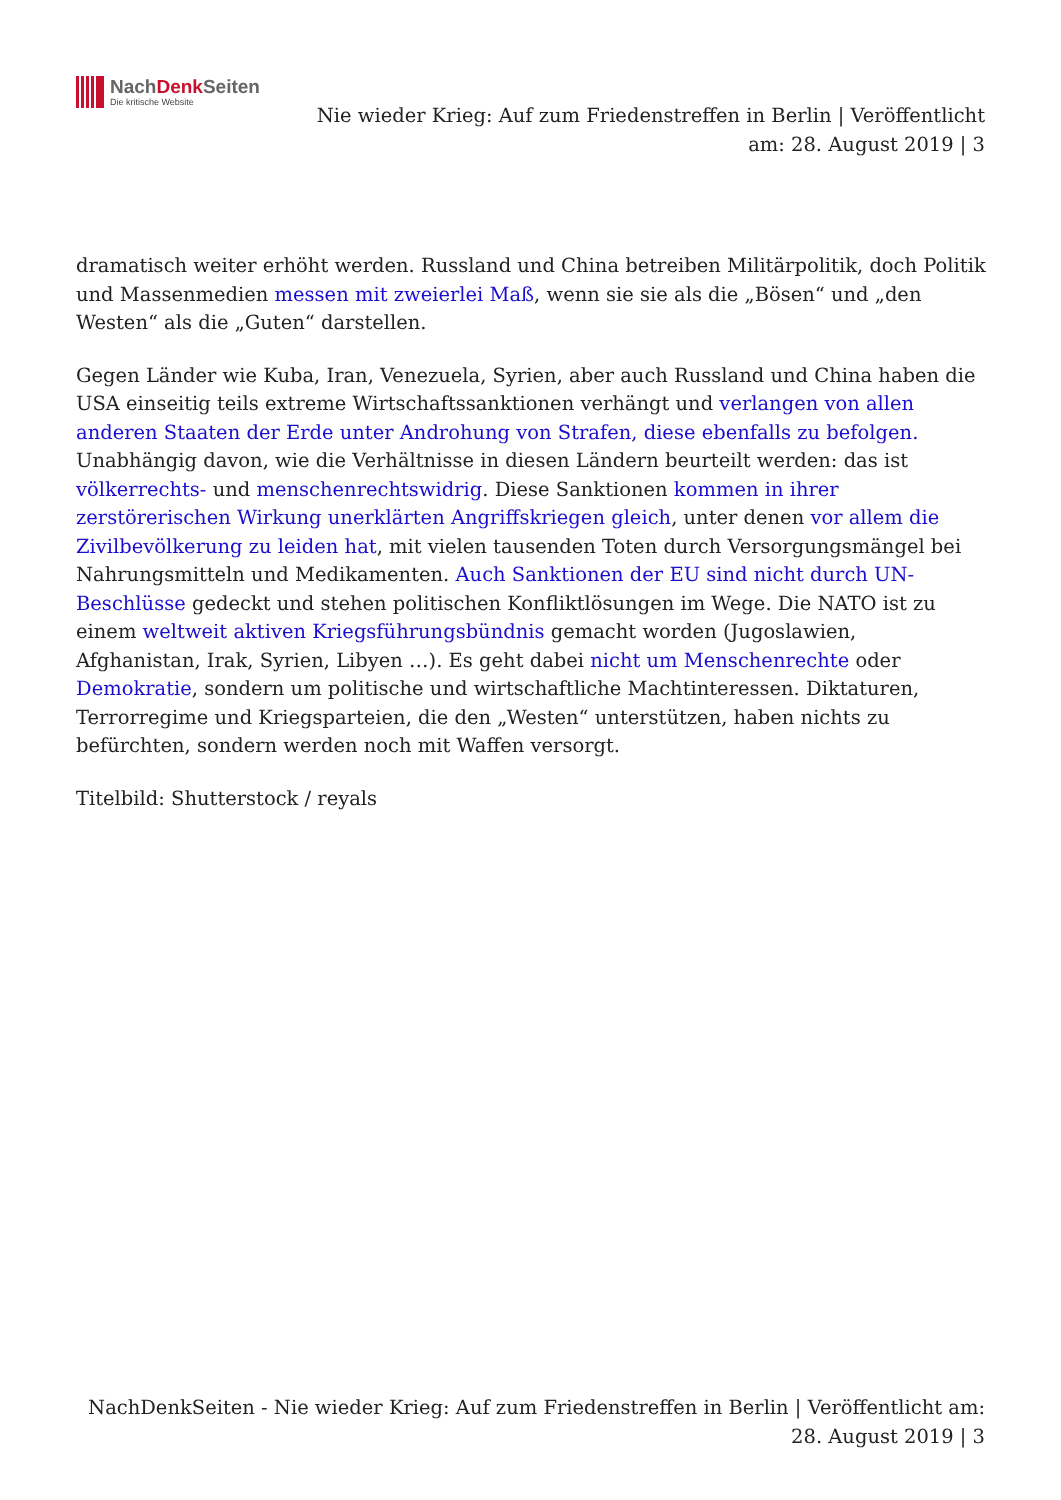NachDenk Seiten
Die kritische Website
Nie wieder Krieg: Auf zum Friedenstreffen in Berlin | Veröffentlicht am: 28. August 2019 | 3
dramatisch weiter erhöht werden. Russland und China betreiben Militärpolitik, doch Politik und Massenmedien messen mit zweierlei Maß, wenn sie sie als die „Bösen“ und „den Westen“ als die „Guten“ darstellen.
Gegen Länder wie Kuba, Iran, Venezuela, Syrien, aber auch Russland und China haben die USA einseitig teils extreme Wirtschaftssanktionen verhängt und verlangen von allen anderen Staaten der Erde unter Androhung von Strafen, diese ebenfalls zu befolgen. Unabhängig davon, wie die Verhältnisse in diesen Ländern beurteilt werden: das ist völkerrechts- und menschenrechtswidrig. Diese Sanktionen kommen in ihrer zerstörerischen Wirkung unerklärten Angriffskriegen gleich, unter denen vor allem die Zivilbevölkerung zu leiden hat, mit vielen tausenden Toten durch Versorgungsmängel bei Nahrungsmitteln und Medikamenten. Auch Sanktionen der EU sind nicht durch UN-Beschlüsse gedeckt und stehen politischen Konfliktlösungen im Wege. Die NATO ist zu einem weltweit aktiven Kriegsführungsbündnis gemacht worden (Jugoslawien, Afghanistan, Irak, Syrien, Libyen …). Es geht dabei nicht um Menschenrechte oder Demokratie, sondern um politische und wirtschaftliche Machtinteressen. Diktaturen, Terrorregime und Kriegsparteien, die den „Westen“ unterstützen, haben nichts zu befürchten, sondern werden noch mit Waffen versorgt.
Titelbild: Shutterstock / reyals
NachDenkSeiten - Nie wieder Krieg: Auf zum Friedenstreffen in Berlin | Veröffentlicht am: 28. August 2019 | 3